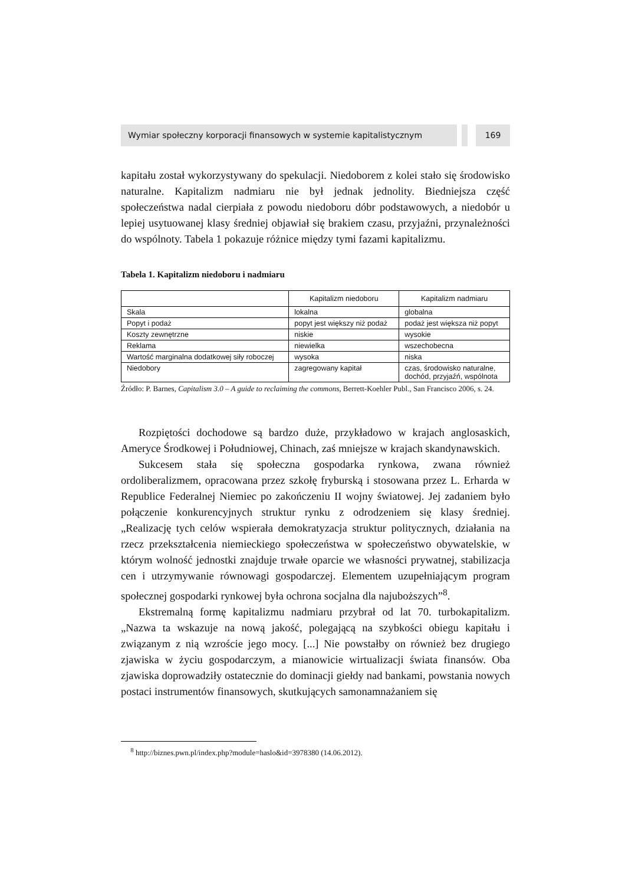Wymiar społeczny korporacji finansowych w systemie kapitalistycznym
169
kapitału został wykorzystywany do spekulacji. Niedoborem z kolei stało się środowisko naturalne. Kapitalizm nadmiaru nie był jednak jednolity. Biedniejsza część społeczeństwa nadal cierpiała z powodu niedoboru dóbr podstawowych, a niedobór u lepiej usytuowanej klasy średniej objawiał się brakiem czasu, przyjaźni, przynależności do wspólnoty. Tabela 1 pokazuje różnice między tymi fazami kapitalizmu.
Tabela 1. Kapitalizm niedoboru i nadmiaru
| | Kapitalizm niedoboru | Kapitalizm nadmiaru |
| --- | --- | --- |
| Skala | lokalna | globalna |
| Popyt i podaż | popyt jest większy niż podaż | podaż jest większa niż popyt |
| Koszty zewnętrzne | niskie | wysokie |
| Reklama | niewielka | wszechobecna |
| Wartość marginalna dodatkowej siły roboczej | wysoka | niska |
| Niedobory | zagregowany kapitał | czas, środowisko naturalne, dochód, przyjaźń, wspólnota |
Źródło: P. Barnes, Capitalism 3.0 – A guide to reclaiming the commons, Berrett-Koehler Publ., San Francisco 2006, s. 24.
Rozpiętości dochodowe są bardzo duże, przykładowo w krajach anglosaskich, Ameryce Środkowej i Południowej, Chinach, zaś mniejsze w krajach skandynawskich.
Sukcesem stała się społeczna gospodarka rynkowa, zwana również ordoliberalizmem, opracowana przez szkołę fryburską i stosowana przez L. Erharda w Republice Federalnej Niemiec po zakończeniu II wojny światowej. Jej zadaniem było połączenie konkurencyjnych struktur rynku z odrodzeniem się klasy średniej. „Realizację tych celów wspierała demokratyzacja struktur politycznych, działania na rzecz przekształcenia niemieckiego społeczeństwa w społeczeństwo obywatelskie, w którym wolność jednostki znajduje trwałe oparcie we własności prywatnej, stabilizacja cen i utrzymywanie równowagi gospodarczej. Elementem uzupełniającym program społecznej gospodarki rynkowej była ochrona socjalna dla najuboższych”<sup>8</sup>.
Ekstremalną formę kapitalizmu nadmiaru przybrał od lat 70. turbokapitalizm. „Nazwa ta wskazuje na nową jakość, polegającą na szybkości obiegu kapitału i związanym z nią wzroście jego mocy. [...] Nie powstałby on również bez drugiego zjawiska w życiu gospodarczym, a mianowicie wirtualizacji świata finansów. Oba zjawiska doprowadziły ostatecznie do dominacji giełdy nad bankami, powstania nowych postaci instrumentów finansowych, skutkujących samonamnażaniem się
<sup>8</sup> http://biznes.pwn.pl/index.php?module=haslo&id=3978380 (14.06.2012).